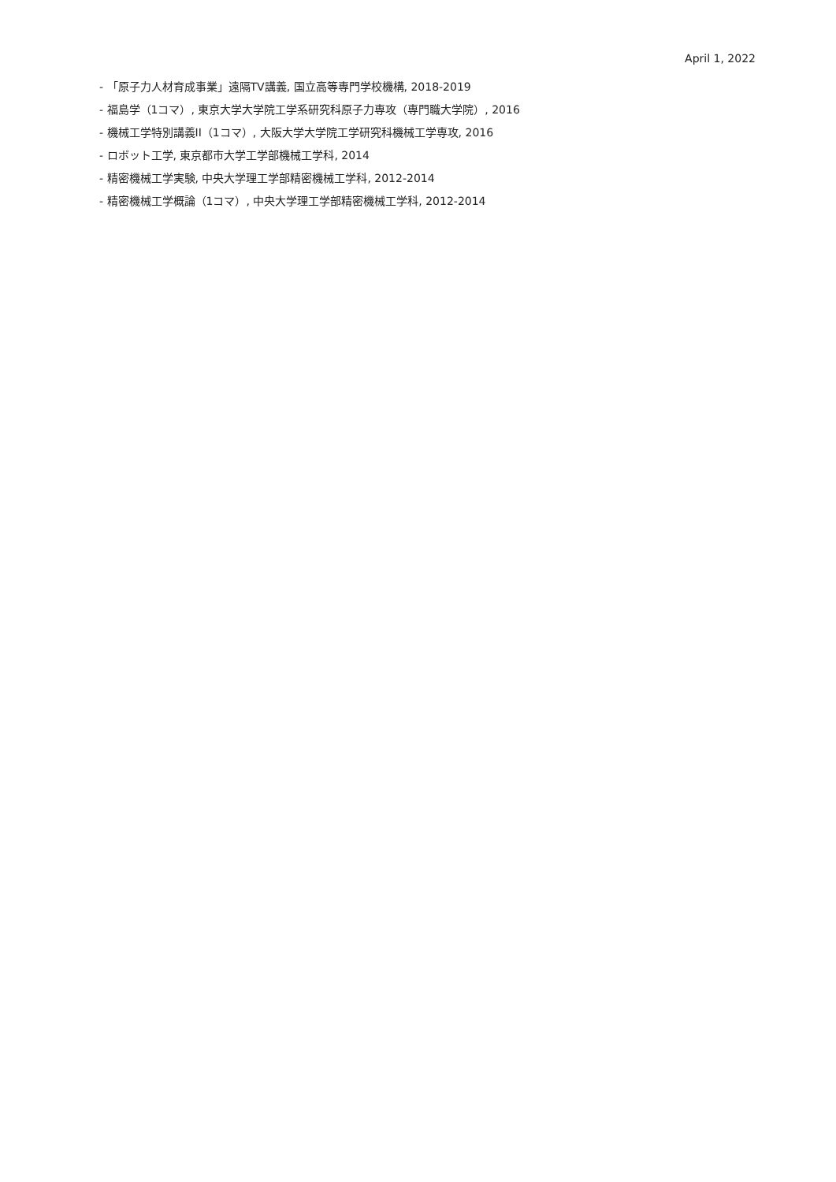April 1, 2022
- 「原子力人材育成事業」遠隔TV講義, 国立高等専門学校機構, 2018-2019
- 福島学（1コマ）, 東京大学大学院工学系研究科原子力専攻（専門職大学院）, 2016
- 機械工学特別講義II（1コマ）, 大阪大学大学院工学研究科機械工学専攻, 2016
- ロボット工学, 東京都市大学工学部機械工学科, 2014
- 精密機械工学実験, 中央大学理工学部精密機械工学科, 2012-2014
- 精密機械工学概論（1コマ）, 中央大学理工学部精密機械工学科, 2012-2014